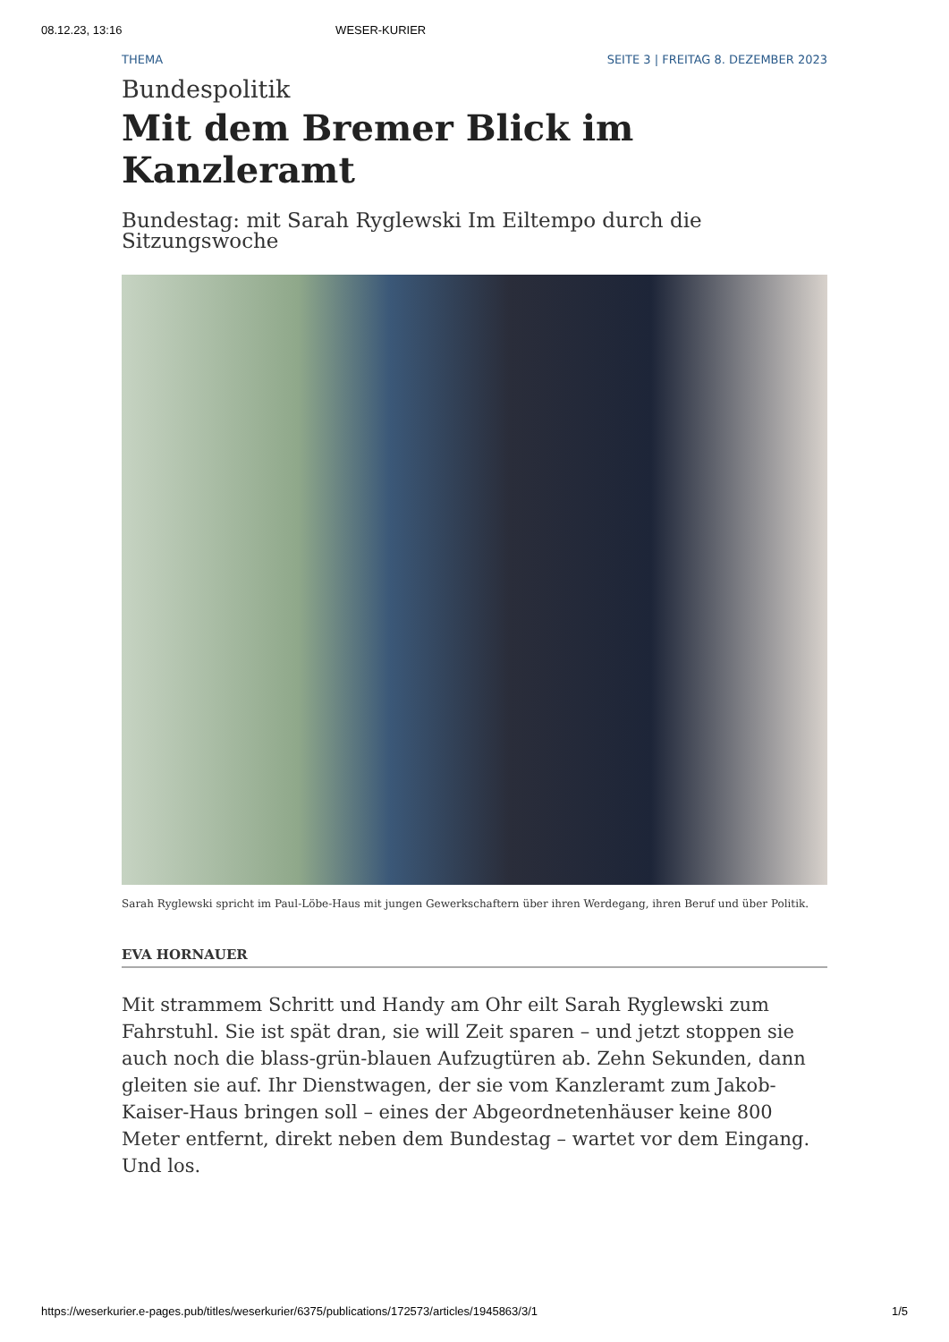08.12.23, 13:16 WESER-KURIER
THEMA SEITE 3 | FREITAG 8. DEZEMBER 2023
Bundespolitik
Mit dem Bremer Blick im Kanzleramt
Bundestag: mit Sarah Ryglewski Im Eiltempo durch die Sitzungswoche
Sarah Ryglewski spricht im Paul-Löbe-Haus mit jungen Gewerkschaftern über ihren Werdegang, ihren Beruf und über Politik.
EVA HORNAUER
Mit strammem Schritt und Handy am Ohr eilt Sarah Ryglewski zum Fahrstuhl. Sie ist spät dran, sie will Zeit sparen – und jetzt stoppen sie auch noch die blass-grün-blauen Aufzugtüren ab. Zehn Sekunden, dann gleiten sie auf. Ihr Dienstwagen, der sie vom Kanzleramt zum Jakob-Kaiser-Haus bringen soll – eines der Abgeordnetenhäuser keine 800 Meter entfernt, direkt neben dem Bundestag – wartet vor dem Eingang. Und los.
https://weserkurier.e-pages.pub/titles/weserkurier/6375/publications/172573/articles/1945863/3/1 1/5